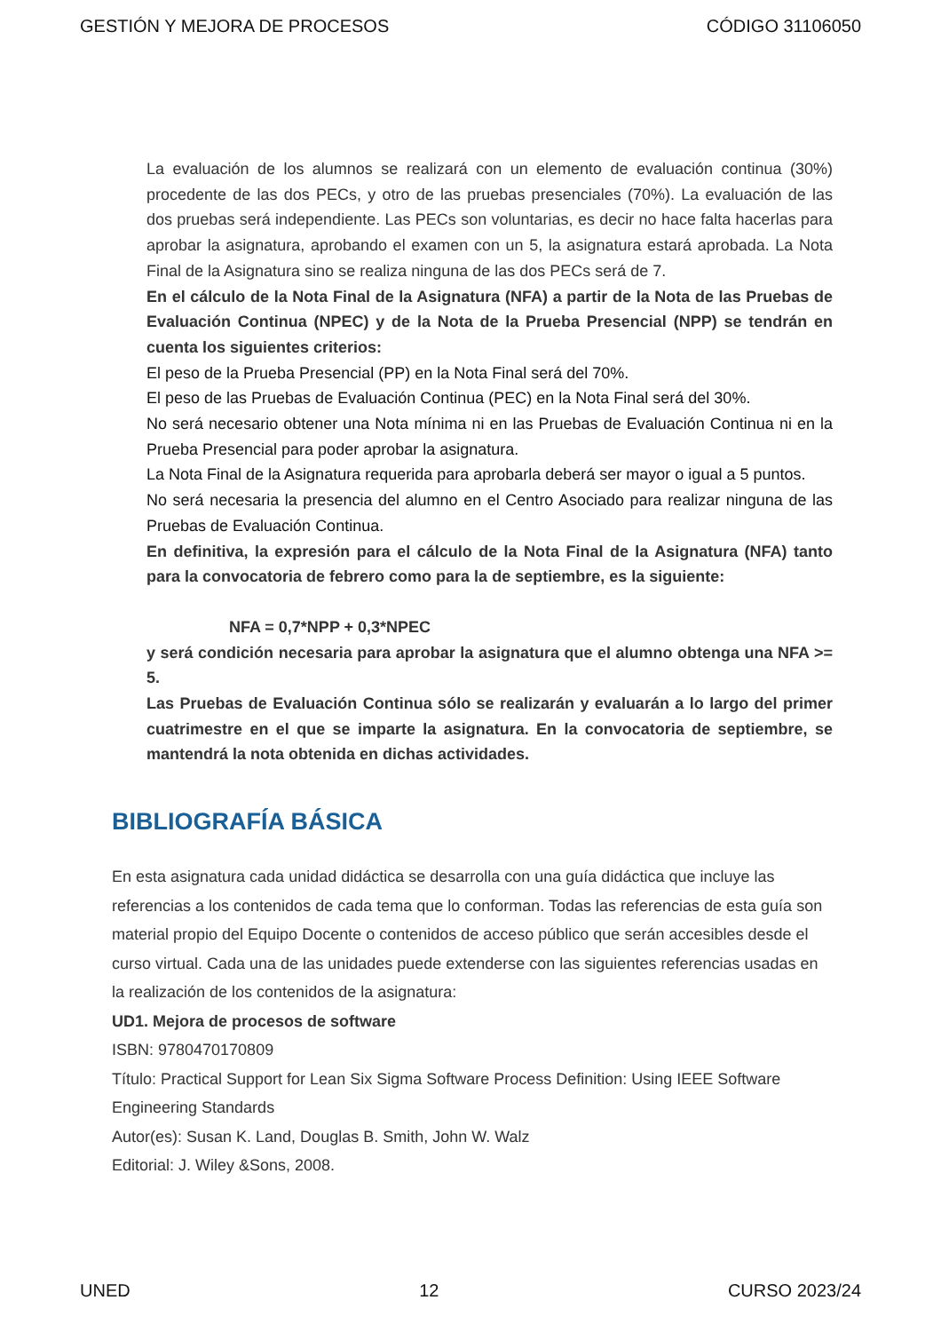GESTIÓN Y MEJORA DE PROCESOS CÓDIGO 31106050
La evaluación de los alumnos se realizará con un elemento de evaluación continua (30%) procedente de las dos PECs, y otro de las pruebas presenciales (70%). La evaluación de las dos pruebas será independiente. Las PECs son voluntarias, es decir no hace falta hacerlas para aprobar la asignatura, aprobando el examen con un 5, la asignatura estará aprobada. La Nota Final de la Asignatura sino se realiza ninguna de las dos PECs será de 7.
En el cálculo de la Nota Final de la Asignatura (NFA) a partir de la Nota de las Pruebas de Evaluación Continua (NPEC) y de la Nota de la Prueba Presencial (NPP) se tendrán en cuenta los siguientes criterios:
El peso de la Prueba Presencial (PP) en la Nota Final será del 70%.
El peso de las Pruebas de Evaluación Continua (PEC) en la Nota Final será del 30%.
No será necesario obtener una Nota mínima ni en las Pruebas de Evaluación Continua ni en la Prueba Presencial para poder aprobar la asignatura.
La Nota Final de la Asignatura requerida para aprobarla deberá ser mayor o igual a 5 puntos.
No será necesaria la presencia del alumno en el Centro Asociado para realizar ninguna de las Pruebas de Evaluación Continua.
En definitiva, la expresión para el cálculo de la Nota Final de la Asignatura (NFA) tanto para la convocatoria de febrero como para la de septiembre, es la siguiente:
NFA = 0,7*NPP + 0,3*NPEC
y será condición necesaria para aprobar la asignatura que el alumno obtenga una NFA >= 5.
Las Pruebas de Evaluación Continua sólo se realizarán y evaluarán a lo largo del primer cuatrimestre en el que se imparte la asignatura. En la convocatoria de septiembre, se mantendrá la nota obtenida en dichas actividades.
BIBLIOGRAFÍA BÁSICA
En esta asignatura cada unidad didáctica se desarrolla con una guía didáctica que incluye las referencias a los contenidos de cada tema que lo conforman. Todas las referencias de esta guía son material propio del Equipo Docente o contenidos de acceso público que serán accesibles desde el curso virtual. Cada una de las unidades puede extenderse con las siguientes referencias usadas en la realización de los contenidos de la asignatura:
UD1. Mejora de procesos de software
ISBN: 9780470170809
Título: Practical Support for Lean Six Sigma Software Process Definition: Using IEEE Software Engineering Standards
Autor(es): Susan K. Land, Douglas B. Smith, John W. Walz
Editorial: J. Wiley &Sons, 2008.
UNED 12 CURSO 2023/24